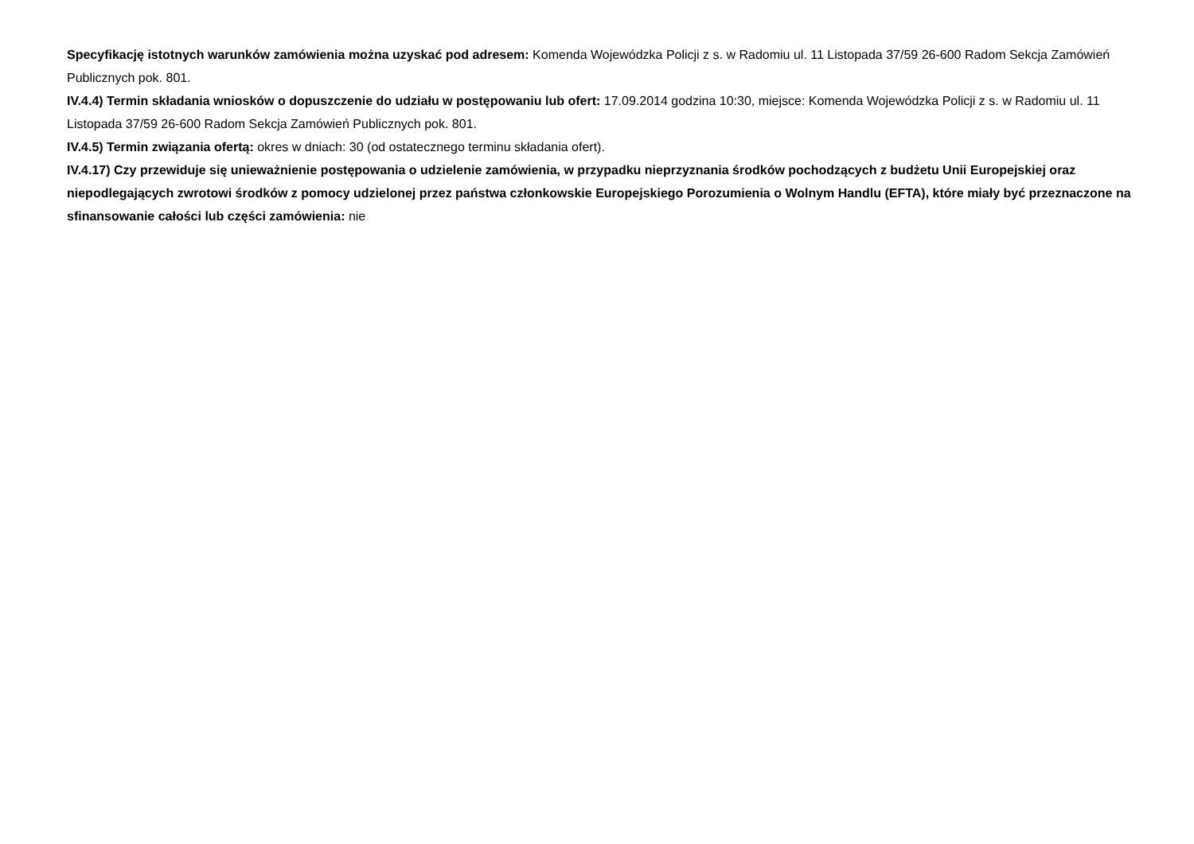Specyfikację istotnych warunków zamówienia można uzyskać pod adresem: Komenda Wojewódzka Policji z s. w Radomiu ul. 11 Listopada 37/59 26-600 Radom Sekcja Zamówień Publicznych pok. 801.
IV.4.4) Termin składania wniosków o dopuszczenie do udziału w postępowaniu lub ofert: 17.09.2014 godzina 10:30, miejsce: Komenda Wojewódzka Policji z s. w Radomiu ul. 11 Listopada 37/59 26-600 Radom Sekcja Zamówień Publicznych pok. 801.
IV.4.5) Termin związania ofertą: okres w dniach: 30 (od ostatecznego terminu składania ofert).
IV.4.17) Czy przewiduje się unieważnienie postępowania o udzielenie zamówienia, w przypadku nieprzyznania środków pochodzących z budżetu Unii Europejskiej oraz niepodlegających zwrotowi środków z pomocy udzielonej przez państwa członkowskie Europejskiego Porozumienia o Wolnym Handlu (EFTA), które miały być przeznaczone na sfinansowanie całości lub części zamówienia: nie